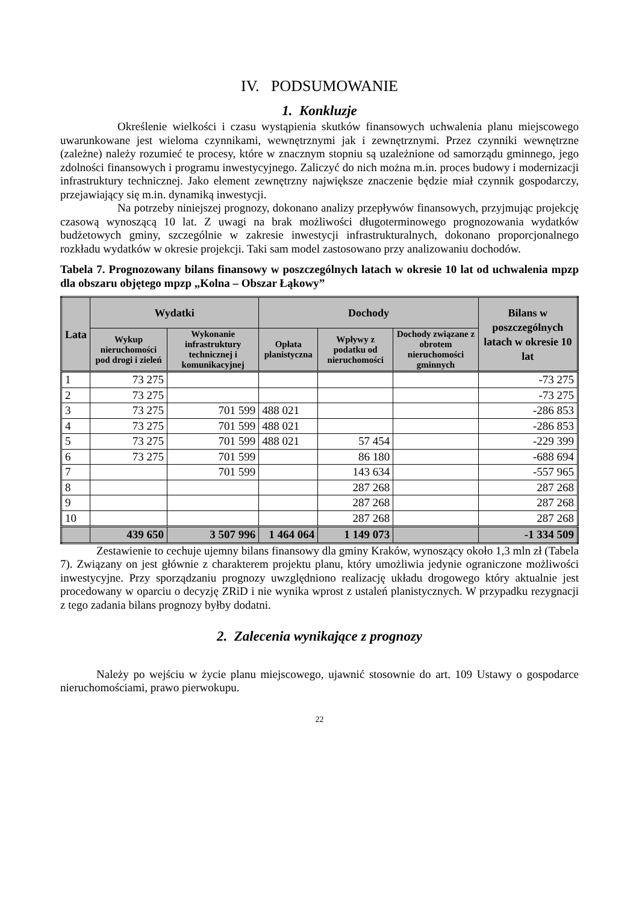IV. PODSUMOWANIE
1. Konkluzje
Określenie wielkości i czasu wystąpienia skutków finansowych uchwalenia planu miejscowego uwarunkowane jest wieloma czynnikami, wewnętrznymi jak i zewnętrznymi. Przez czynniki wewnętrzne (zależne) należy rozumieć te procesy, które w znacznym stopniu są uzależnione od samorządu gminnego, jego zdolności finansowych i programu inwestycyjnego. Zaliczyć do nich można m.in. proces budowy i modernizacji infrastruktury technicznej. Jako element zewnętrzny największe znaczenie będzie miał czynnik gospodarczy, przejawiający się m.in. dynamiką inwestycji.
Na potrzeby niniejszej prognozy, dokonano analizy przepływów finansowych, przyjmując projekcję czasową wynoszącą 10 lat. Z uwagi na brak możliwości długoterminowego prognozowania wydatków budżetowych gminy, szczególnie w zakresie inwestycji infrastrukturalnych, dokonano proporcjonalnego rozkładu wydatków w okresie projekcji. Taki sam model zastosowano przy analizowaniu dochodów.
Tabela 7. Prognozowany bilans finansowy w poszczególnych latach w okresie 10 lat od uchwalenia mpzp dla obszaru objętego mpzp „Kolna – Obszar Łąkowy”
| Lata | Wydatki | | Dochody | | | Bilans w poszczególnych latach w okresie 10 lat |
| --- | --- | --- | --- | --- | --- | --- |
| | Wykup nieruchomości pod drogi i zieleń | Wykonanie infrastruktury technicznej i komunikacyjnej | Opłata planistyczna | Wpływy z podatku od nieruchomości | Dochody związane z obrotem nieruchomości gminnych | |
| 1 | 73 275 | | | | | -73 275 |
| 2 | 73 275 | | | | | -73 275 |
| 3 | 73 275 | 701 599 | 488 021 | | | -286 853 |
| 4 | 73 275 | 701 599 | 488 021 | | | -286 853 |
| 5 | 73 275 | 701 599 | 488 021 | 57 454 | | -229 399 |
| 6 | 73 275 | 701 599 | | 86 180 | | -688 694 |
| 7 | | 701 599 | | 143 634 | | -557 965 |
| 8 | | | | 287 268 | | 287 268 |
| 9 | | | | 287 268 | | 287 268 |
| 10 | | | | 287 268 | | 287 268 |
| | 439 650 | 3 507 996 | 1 464 064 | 1 149 073 | | -1 334 509 |
Zestawienie to cechuje ujemny bilans finansowy dla gminy Kraków, wynoszący około 1,3 mln zł (Tabela 7). Związany on jest głównie z charakterem projektu planu, który umożliwia jedynie ograniczone możliwości inwestycyjne. Przy sporządzaniu prognozy uwzględniono realizację układu drogowego który aktualnie jest procedowany w oparciu o decyzję ZRiD i nie wynika wprost z ustaleń planistycznych. W przypadku rezygnacji z tego zadania bilans prognozy byłby dodatni.
2. Zalecenia wynikające z prognozy
Należy po wejściu w życie planu miejscowego, ujawnić stosownie do art. 109 Ustawy o gospodarce nieruchomościami, prawo pierwokupu.
22